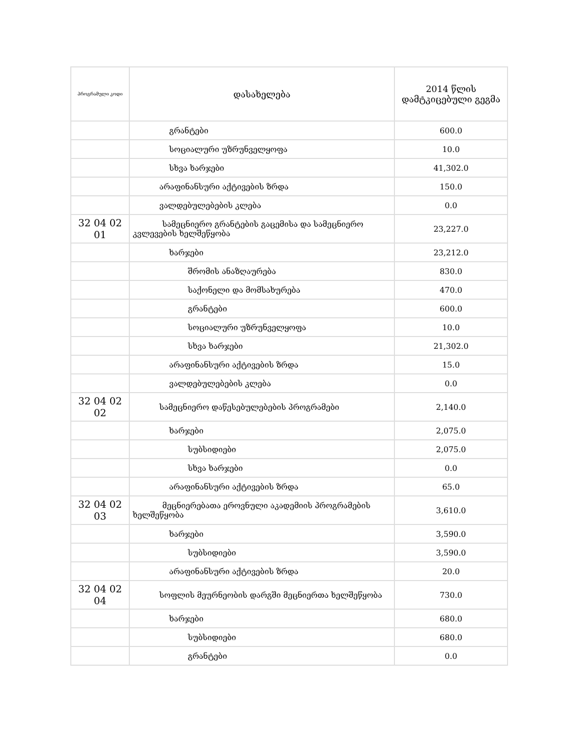| პროგრამული კოდი | დასახელება | 2014 წლის დამტკიცებული გეგმა |
| --- | --- | --- |
| | გრანტები | 600.0 |
| | სოციალური უზრუნველყოფა | 10.0 |
| | სხვა ხარჯები | 41,302.0 |
| | არაფინანსური აქტივების ზრდა | 150.0 |
| | ვალდებულებების კლება | 0.0 |
| 32 04 02 01 | სამეცნიერო გრანტების გაცემისა და სამეცნიერო კვლევების ხელშეწყობა | 23,227.0 |
| | ხარჯები | 23,212.0 |
| | შრომის ანაზღაურება | 830.0 |
| | საქონელი და მომსახურება | 470.0 |
| | გრანტები | 600.0 |
| | სოციალური უზრუნველყოფა | 10.0 |
| | სხვა ხარჯები | 21,302.0 |
| | არაფინანსური აქტივების ზრდა | 15.0 |
| | ვალდებულებების კლება | 0.0 |
| 32 04 02 02 | სამეცნიერო დაწესებულებების პროგრამები | 2,140.0 |
| | ხარჯები | 2,075.0 |
| | სუბსიდიები | 2,075.0 |
| | სხვა ხარჯები | 0.0 |
| | არაფინანსური აქტივების ზრდა | 65.0 |
| 32 04 02 03 | მეცნიერებათა ეროვნული აკადემიის პროგრამების ხელშეწყობა | 3,610.0 |
| | ხარჯები | 3,590.0 |
| | სუბსიდიები | 3,590.0 |
| | არაფინანსური აქტივების ზრდა | 20.0 |
| 32 04 02 04 | სოფლის მეურნეობის დარგში მეცნიერთა ხელშეწყობა | 730.0 |
| | ხარჯები | 680.0 |
| | სუბსიდიები | 680.0 |
| | გრანტები | 0.0 |